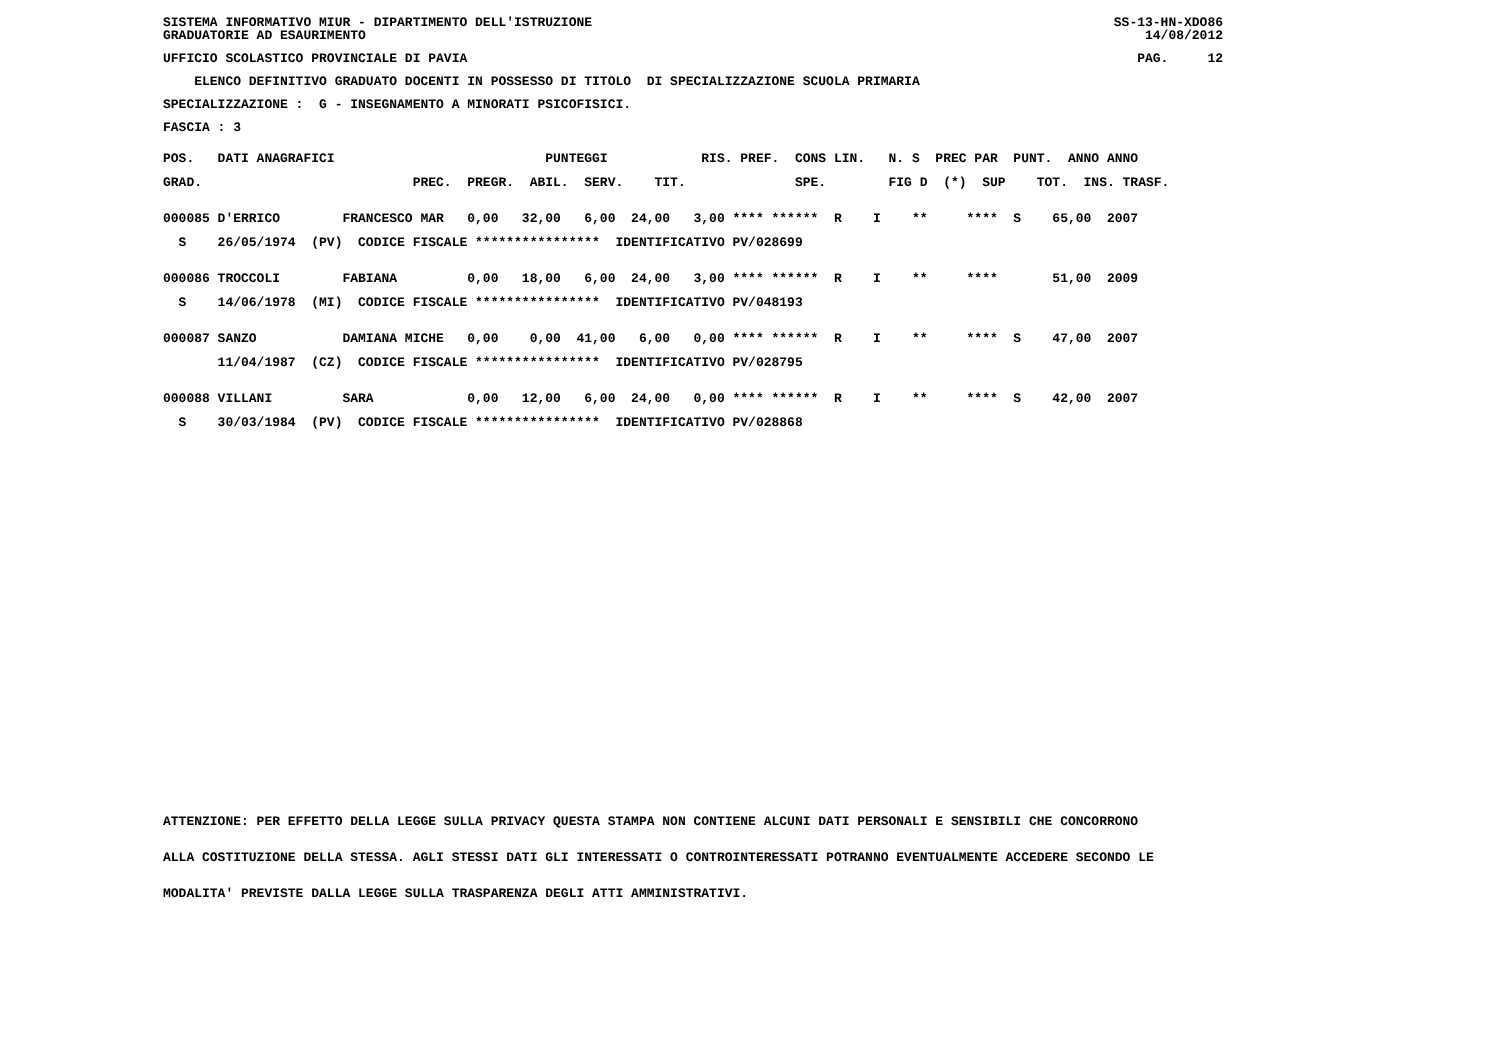SISTEMA INFORMATIVO MIUR - DIPARTIMENTO DELL'ISTRUZIONE SS-13-HN-XDO86
GRADUATORIE AD ESAURIMENTO 14/08/2012
UFFICIO SCOLASTICO PROVINCIALE DI PAVIA PAG. 12
ELENCO DEFINITIVO GRADUATO DOCENTI IN POSSESSO DI TITOLO DI SPECIALIZZAZIONE SCUOLA PRIMARIA
SPECIALIZZAZIONE : G - INSEGNAMENTO A MINORATI PSICOFISICI.
FASCIA : 3
| POS. DATI ANAGRAFICI PUNTEGGI RIS. PREF. CONS LIN. N. S PREC PAR PUNT. ANNO ANNO |
| GRAD. PREC. PREGR. ABIL. SERV. TIT. SPE. FIG D (*) SUP TOT. INS. TRASF. |
| 000085 D'ERRICO FRANCESCO MAR 0,00 32,00 6,00 24,00 3,00 **** ****** R I ** **** S 65,00 2007 |
| S 26/05/1974 (PV) CODICE FISCALE **************** IDENTIFICATIVO PV/028699 |
| 000086 TROCCOLI FABIANA 0,00 18,00 6,00 24,00 3,00 **** ****** R I ** **** 51,00 2009 |
| S 14/06/1978 (MI) CODICE FISCALE **************** IDENTIFICATIVO PV/048193 |
| 000087 SANZO DAMIANA MICHE 0,00 0,00 41,00 6,00 0,00 **** ****** R I ** **** S 47,00 2007 |
| 11/04/1987 (CZ) CODICE FISCALE **************** IDENTIFICATIVO PV/028795 |
| 000088 VILLANI SARA 0,00 12,00 6,00 24,00 0,00 **** ****** R I ** **** S 42,00 2007 |
| S 30/03/1984 (PV) CODICE FISCALE **************** IDENTIFICATIVO PV/028868 |
ATTENZIONE: PER EFFETTO DELLA LEGGE SULLA PRIVACY QUESTA STAMPA NON CONTIENE ALCUNI DATI PERSONALI E SENSIBILI CHE CONCORRONO
ALLA COSTITUZIONE DELLA STESSA. AGLI STESSI DATI GLI INTERESSATI O CONTROINTERESSATI POTRANNO EVENTUALMENTE ACCEDERE SECONDO LE
MODALITA' PREVISTE DALLA LEGGE SULLA TRASPARENZA DEGLI ATTI AMMINISTRATIVI.